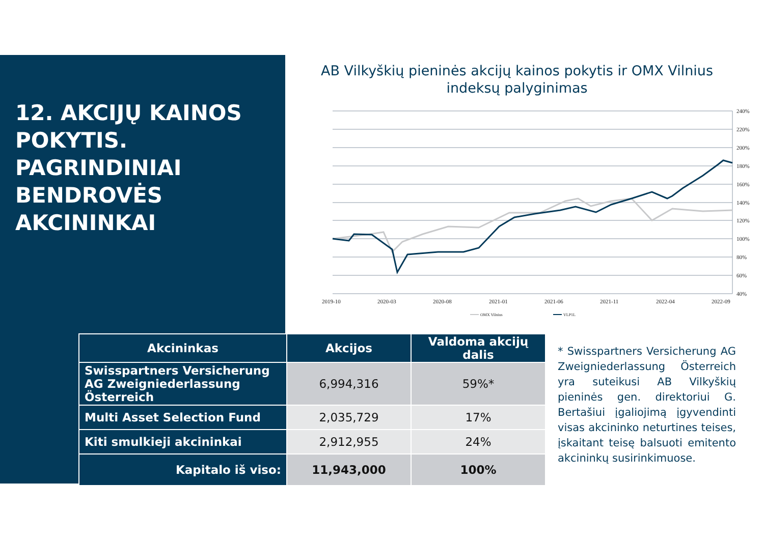12. AKCIJŲ KAINOS POKYTIS. PAGRINDINIAI BENDROVĖS AKCININKAI
AB Vilkyškių pieninės akcijų kainos pokytis ir OMX Vilnius indeksų palyginimas
240%
220%
200%
180%
160%
140%
120%
100%
80%
60%
40%
2019-10
2020-03
2020-08
2021-01
2021-06
2021-11
2022-04
2022-09
OMX Vilnius
VLP1L
| Akcininkas | Akcijos | Valdoma akcijų dalis |
| --- | --- | --- |
| Swisspartners Versicherung AG Zweigniederlassung Österreich | 6,994,316 | 59%* |
| Multi Asset Selection Fund | 2,035,729 | 17% |
| Kiti smulkieji akcininkai | 2,912,955 | 24% |
| Kapitalo iš viso: | 11,943,000 | 100% |
* Swisspartners Versicherung AG Zweigniederlassung Österreich yra suteikusi AB Vilkyškių pieninės gen. direktoriui G. Bertašiui įgaliojimą įgyvendinti visas akcininko neturtines teises, įskaitant teisę balsuoti emitento akcininkų susirinkimuose.